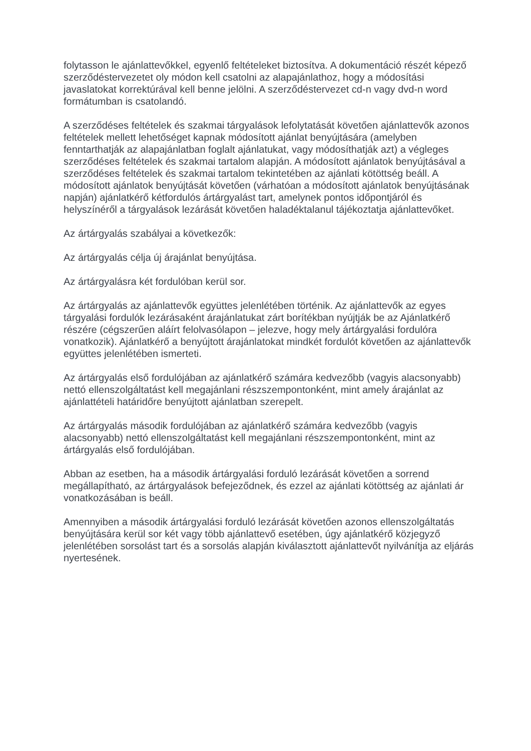folytasson le ajánlattevőkkel, egyenlő feltételeket biztosítva. A dokumentáció részét képező szerződéstervezetet oly módon kell csatolni az alapajánlathoz, hogy a módosítási javaslatokat korrektúrával kell benne jelölni. A szerződéstervezet cd-n vagy dvd-n word formátumban is csatolandó.
A szerződéses feltételek és szakmai tárgyalások lefolytatását követően ajánlattevők azonos feltételek mellett lehetőséget kapnak módosított ajánlat benyújtására (amelyben fenntarthatják az alapajánlatban foglalt ajánlatukat, vagy módosíthatják azt) a végleges szerződéses feltételek és szakmai tartalom alapján. A módosított ajánlatok benyújtásával a szerződéses feltételek és szakmai tartalom tekintetében az ajánlati kötöttség beáll. A módosított ajánlatok benyújtását követően (várhatóan a módosított ajánlatok benyújtásának napján) ajánlatkérő kétfordulós ártárgyalást tart, amelynek pontos időpontjáról és helyszínéről a tárgyalások lezárását követően haladéktalanul tájékoztatja ajánlattevőket.
Az ártárgyalás szabályai a következők:
Az ártárgyalás célja új árajánlat benyújtása.
Az ártárgyalásra két fordulóban kerül sor.
Az ártárgyalás az ajánlattevők együttes jelenlétében történik. Az ajánlattevők az egyes tárgyalási fordulók lezárásaként árajánlatukat zárt borítékban nyújtják be az Ajánlatkérő részére (cégszerűen aláírt felolvasólapon – jelezve, hogy mely ártárgyalási fordulóra vonatkozik). Ajánlatkérő a benyújtott árajánlatokat mindkét fordulót követően az ajánlattevők együttes jelenlétében ismerteti.
Az ártárgyalás első fordulójában az ajánlatkérő számára kedvezőbb (vagyis alacsonyabb) nettó ellenszolgáltatást kell megajánlani részszempontonként, mint amely árajánlat az ajánlattételi határidőre benyújtott ajánlatban szerepelt.
Az ártárgyalás második fordulójában az ajánlatkérő számára kedvezőbb (vagyis alacsonyabb) nettó ellenszolgáltatást kell megajánlani részszempontonként, mint az ártárgyalás első fordulójában.
Abban az esetben, ha a második ártárgyalási forduló lezárását követően a sorrend megállapítható, az ártárgyalások befejeződnek, és ezzel az ajánlati kötöttség az ajánlati ár vonatkozásában is beáll.
Amennyiben a második ártárgyalási forduló lezárását követően azonos ellenszolgáltatás benyújtására kerül sor két vagy több ajánlattevő esetében, úgy ajánlatkérő közjegyző jelenlétében sorsolást tart és a sorsolás alapján kiválasztott ajánlattevőt nyilvánítja az eljárás nyertesének.